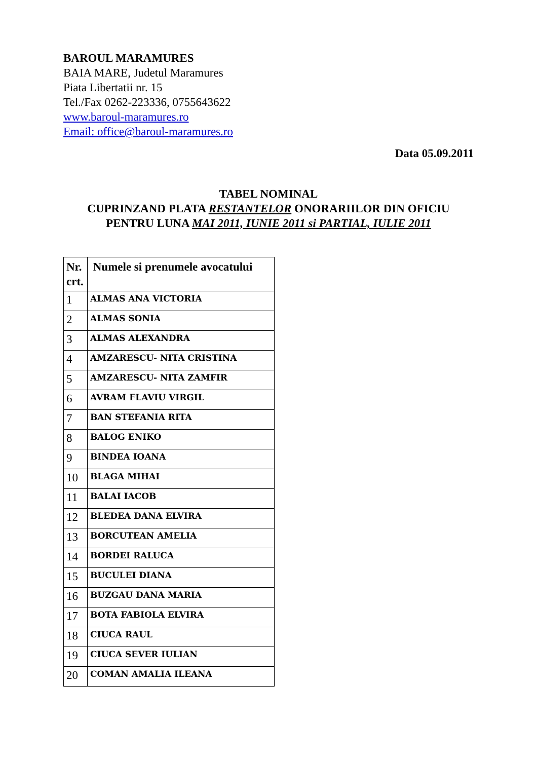BAROUL MARAMURES
BAIA MARE, Judetul Maramures
Piata Libertatii nr. 15
Tel./Fax 0262-223336, 0755643622
www.baroul-maramures.ro
Email: office@baroul-maramures.ro
Data 05.09.2011
TABEL NOMINAL
CUPRINZAND PLATA RESTANTELOR ONORARIILOR DIN OFICIU
PENTRU LUNA MAI 2011, IUNIE 2011 si PARTIAL, IULIE 2011
| Nr. crt. | Numele si prenumele avocatului |
| --- | --- |
| 1 | ALMAS ANA VICTORIA |
| 2 | ALMAS SONIA |
| 3 | ALMAS ALEXANDRA |
| 4 | AMZARESCU- NITA CRISTINA |
| 5 | AMZARESCU- NITA ZAMFIR |
| 6 | AVRAM FLAVIU VIRGIL |
| 7 | BAN STEFANIA RITA |
| 8 | BALOG ENIKO |
| 9 | BINDEA IOANA |
| 10 | BLAGA MIHAI |
| 11 | BALAI IACOB |
| 12 | BLEDEA DANA ELVIRA |
| 13 | BORCUTEAN AMELIA |
| 14 | BORDEI RALUCA |
| 15 | BUCULEI DIANA |
| 16 | BUZGAU DANA MARIA |
| 17 | BOTA FABIOLA ELVIRA |
| 18 | CIUCA RAUL |
| 19 | CIUCA SEVER IULIAN |
| 20 | COMAN AMALIA ILEANA |